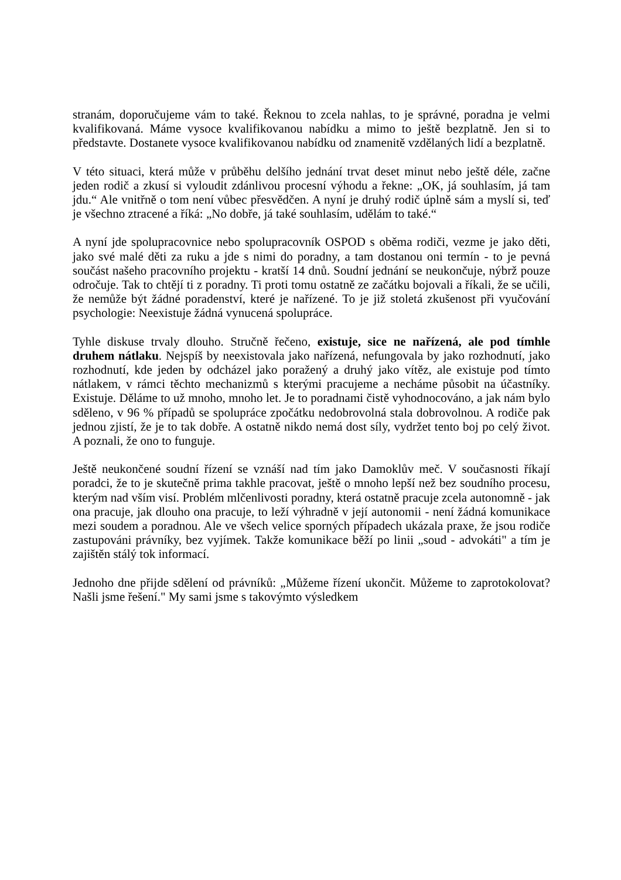stranám, doporučujeme vám to také. Řeknou to zcela nahlas, to je správné, poradna je velmi kvalifikovaná. Máme vysoce kvalifikovanou nabídku a mimo to ještě bezplatně. Jen si to představte. Dostanete vysoce kvalifikovanou nabídku od znamenitě vzdělaných lidí a bezplatně.
V této situaci, která může v průběhu delšího jednání trvat deset minut nebo ještě déle, začne jeden rodič a zkusí si vyloudit zdánlivou procesní výhodu a řekne: „OK, já souhlasím, já tam jdu.“ Ale vnitřně o tom není vůbec přesvědčen. A nyní je druhý rodič úplně sám a myslí si, teď je všechno ztracené a říká: „No dobře, já také souhlasím, udělám to také.“
A nyní jde spolupracovnice nebo spolupracovník OSPOD s oběma rodiči, vezme je jako děti, jako své malé děti za ruku a jde s nimi do poradny, a tam dostanou oni termín - to je pevná součást našeho pracovního projektu - kratší 14 dnů. Soudní jednání se neukončuje, nýbrž pouze odročuje. Tak to chtějí ti z poradny. Ti proti tomu ostatně ze začátku bojovali a říkali, že se učili, že nemůže být žádné poradenství, které je nařízené. To je již stoletá zkušenost při vyučování psychologie: Neexistuje žádná vynucená spolupráce.
Tyhle diskuse trvaly dlouho. Stručně řečeno, existuje, sice ne nařízená, ale pod tímhle druhem nátlaku. Nejspíš by neexistovala jako nařízená, nefungovala by jako rozhodnutí, jako rozhodnutí, kde jeden by odcházel jako poražený a druhý jako vítěz, ale existuje pod tímto nátlakem, v rámci těchto mechanizmů s kterými pracujeme a necháme působit na účastníky. Existuje. Děláme to už mnoho, mnoho let. Je to poradnami čistě vyhodnocováno, a jak nám bylo sděleno, v 96 % případů se spolupráce zpočátku nedobrovolná stala dobrovolnou. A rodiče pak jednou zjistí, že je to tak dobře. A ostatně nikdo nemá dost síly, vydržet tento boj po celý život. A poznali, že ono to funguje.
Ještě neukončené soudní řízení se vznáší nad tím jako Damoklův meč. V současnosti říkají poradci, že to je skutečně prima takhle pracovat, ještě o mnoho lepší než bez soudního procesu, kterým nad vším visí. Problém mlčenlivosti poradny, která ostatně pracuje zcela autonomně - jak ona pracuje, jak dlouho ona pracuje, to leží výhradně v její autonomii - není žádná komunikace mezi soudem a poradnou. Ale ve všech velice sporných případech ukázala praxe, že jsou rodiče zastupováni právníky, bez vyjímek. Takže komunikace běží po linii „soud - advokáti" a tím je zajištěn stálý tok informací.
Jednoho dne přijde sdělení od právníků: „Můžeme řízení ukončit. Můžeme to zaprotokolovat? Našli jsme řešení." My sami jsme s takovýmto výsledkem